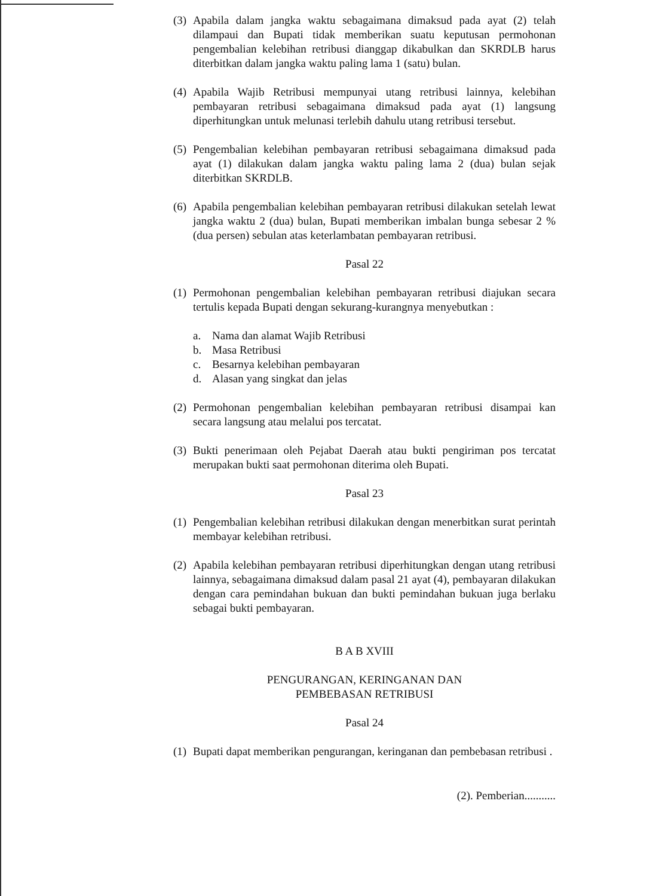(3)
Apabila dalam jangka waktu sebagaimana dimaksud pada ayat (2) telah dilampaui dan Bupati tidak memberikan suatu keputusan permohonan pengembalian kelebihan retribusi dianggap dikabulkan dan SKRDLB harus diterbitkan dalam jangka waktu paling lama 1 (satu) bulan.
(4)
Apabila Wajib Retribusi mempunyai utang retribusi lainnya, kelebihan pembayaran retribusi sebagaimana dimaksud pada ayat (1) langsung diperhitungkan untuk melunasi terlebih dahulu utang retribusi tersebut.
(5)
Pengembalian kelebihan pembayaran retribusi sebagaimana dimaksud pada ayat (1) dilakukan dalam jangka waktu paling lama 2 (dua) bulan sejak diterbitkan SKRDLB.
(6)
Apabila pengembalian kelebihan pembayaran retribusi dilakukan setelah lewat jangka waktu 2 (dua) bulan, Bupati memberikan imbalan bunga sebesar 2 % (dua persen) sebulan atas keterlambatan pembayaran retribusi.
Pasal 22
(1)
Permohonan pengembalian kelebihan pembayaran retribusi diajukan secara tertulis kepada Bupati dengan sekurang-kurangnya menyebutkan :
a. Nama dan alamat Wajib Retribusi
b. Masa Retribusi
c. Besarnya kelebihan pembayaran
d. Alasan yang singkat dan jelas
(2)
Permohonan pengembalian kelebihan pembayaran retribusi disampai kan secara langsung atau melalui pos tercatat.
(3)
Bukti penerimaan oleh Pejabat Daerah atau bukti pengiriman pos tercatat merupakan bukti saat permohonan diterima oleh Bupati.
Pasal 23
(1)
Pengembalian kelebihan retribusi dilakukan dengan menerbitkan surat perintah membayar kelebihan retribusi.
(2)
Apabila kelebihan pembayaran retribusi diperhitungkan dengan utang retribusi lainnya, sebagaimana dimaksud dalam pasal 21 ayat (4), pembayaran dilakukan dengan cara pemindahan bukuan dan bukti pemindahan bukuan juga berlaku sebagai bukti pembayaran.
B A B XVIII
PENGURANGAN, KERINGANAN DAN
PEMBEBASAN RETRIBUSI
Pasal 24
(1)
Bupati dapat memberikan pengurangan, keringanan dan pembebasan retribusi .
(2). Pemberian...........